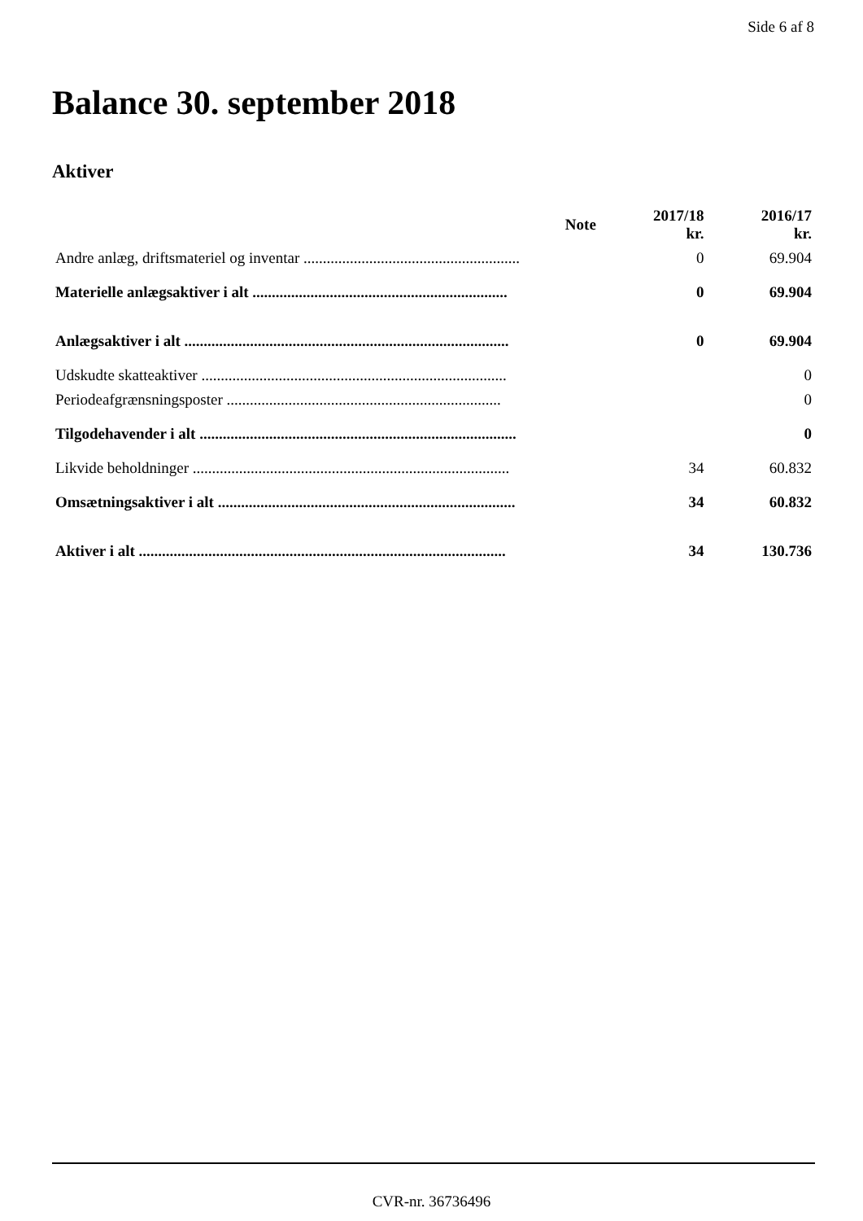Side 6 af 8
Balance 30. september 2018
Aktiver
| | Note | 2017/18 kr. | 2016/17 kr. |
| --- | --- | --- | --- |
| Andre anlæg, driftsmateriel og inventar ........................................................ | | 0 | 69.904 |
| Materielle anlægsaktiver i alt .................................................................. | | 0 | 69.904 |
| Anlægsaktiver i alt .................................................................................... | | 0 | 69.904 |
| Udskudte skatteaktiver ............................................................................... | | | 0 |
| Periodeafgrænsningsposter ....................................................................... | | | 0 |
| Tilgodehavender i alt .................................................................................. | | | 0 |
| Likvide beholdninger .................................................................................. | | 34 | 60.832 |
| Omsætningsaktiver i alt ............................................................................. | | 34 | 60.832 |
| Aktiver i alt ............................................................................................... | | 34 | 130.736 |
CVR-nr. 36736496